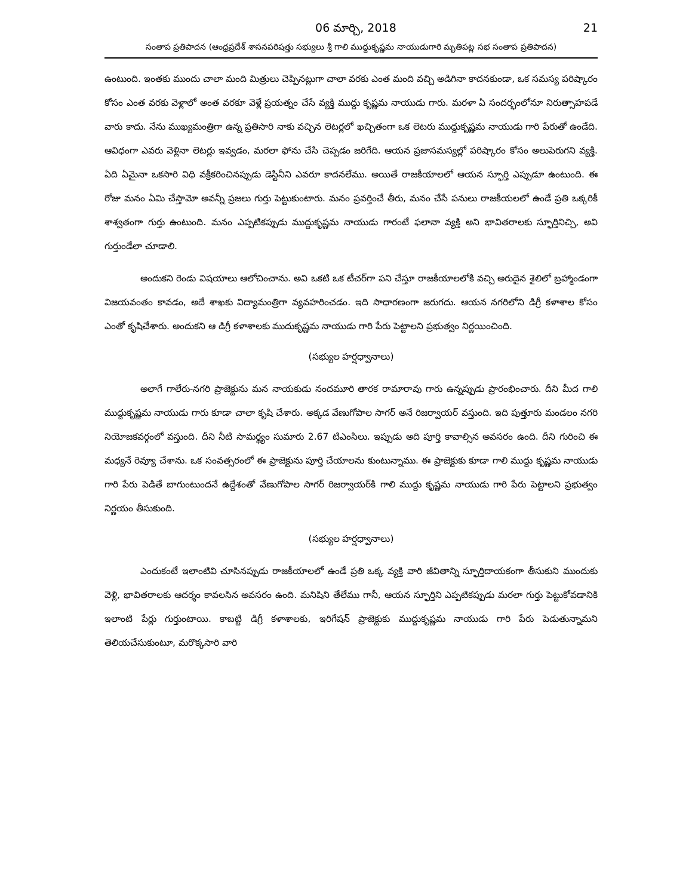06 మార్చి, 2018 21
సంతాప ప్రతిపాదన (ఆంధ్రప్రదేశ్ శాసనపరిషత్తు సభ్యులు శ్రీ గాలి ముద్దుకృష్ణమ నాయుడుగారి మృతిపట్ల సభ సంతాప ప్రతిపాదన)
ఉంటుంది. ఇంతకు ముందు చాలా మంది మిత్రులు చెప్పినట్లుగా చాలా వరకు ఎంత మంది వచ్చి అడిగినా కాదనకుండా, ఒక సమస్య పరిష్కారం కోసం ఎంత వరకు వెళ్లాలో అంత వరకూ వెళ్లే ప్రయత్నం చేసే వ్యక్తి ముద్దు కృష్ణమ నాయుడు గారు. మరళా ఏ సందర్భంలోనూ నిరుత్సాహపడే వారు కాదు. నేను ముఖ్యమంత్రిగా ఉన్న ప్రతిసారి నాకు వచ్చిన లెటర్లలో ఖచ్చితంగా ఒక లెటరు ముద్దుకృష్ణమ నాయుడు గారి పేరుతో ఉండేది. ఆవిధంగా ఎవరు వెళ్లినా లెటర్లు ఇవ్వడం, మరలా ఫోను చేసి చెప్పడం జరిగేది. ఆయన ప్రజాసమస్యల్లో పరిష్కారం కోసం అలుపెరుగని వ్యక్తి. ఏది ఏమైనా ఒకసారి విధి వక్రీకరించినప్పుడు డెస్టినీని ఎవరూ కాదనలేము. అయితే రాజకీయాలలో ఆయన స్ఫూర్తి ఎప్పుడూ ఉంటుంది. ఈ రోజు మనం ఏమి చేస్తామో అవన్నీ ప్రజలు గుర్తు పెట్టుకుంటారు. మనం ప్రవర్తించే తీరు, మనం చేసే పనులు రాజకీయలలో ఉండే ప్రతి ఒక్కరికీ శాశ్వతంగా గుర్తు ఉంటుంది. మనం ఎప్పటికప్పుడు ముద్దుకృష్ణమ నాయుడు గారంటే ఫలానా వ్యక్తి అని భావితరాలకు స్ఫూర్తినిచ్చి, అవి గుర్తుండేలా చూడాలి.
అందుకని రెండు విషయాలు ఆలోచించాను. అవి ఒకటి ఒక టీచర్‌గా పని చేస్తూ రాజకీయాలలోకి వచ్చి అరుదైన శైలిలో బ్రహ్మాండంగా విజయవంతం కావడం, అదే శాఖకు విద్యామంత్రిగా వ్యవహరించడం. ఇది సాధారణంగా జరుగదు. ఆయన నగరిలోని డిగ్రీ కళాశాల కోసం ఎంతో కృషిచేశారు. అందుకని ఆ డిగ్రీ కళాశాలకు ముదుకృష్ణమ నాయుడు గారి పేరు పెట్టాలని ప్రభుత్వం నిర్ణయించింది.
(సభ్యుల హర్షధ్వానాలు)
అలాగే గాలేరు-నగరి ప్రాజెక్టును మన నాయకుడు నందమూరి తారక రామారావు గారు ఉన్నప్పుడు ప్రారంభించారు. దీని మీద గాలి ముద్దుకృష్ణమ నాయుడు గారు కూడా చాలా కృషి చేశారు. అక్కడ వేణుగోపాల సాగర్ అనే రిజర్వాయర్ వస్తుంది. ఇది పుత్తూరు మండలం నగరి నియోజకవర్గంలో వస్తుంది. దీని నీటి సామర్థ్యం సుమారు 2.67 టిఎంసిలు. ఇప్పుడు అది పూర్తి కావాల్సిన అవసరం ఉంది. దీని గురించి ఈ మధ్యనే రెవ్యూ చేశాను. ఒక సంవత్సరంలో ఈ ప్రాజెక్టును పూర్తి చేయాలను కుంటున్నాము. ఈ ప్రాజెక్టుకు కూడా గాలి ముద్దు కృష్ణమ నాయుడు గారి పేరు పెడితే బాగుంటుందనే ఉద్దేశంతో వేణుగోపాల సాగర్ రిజర్వాయర్‌కి గాలి ముద్దు కృష్ణమ నాయుడు గారి పేరు పెట్టాలని ప్రభుత్వం నిర్ణయం తీసుకుంది.
(సభ్యుల హర్షధ్వానాలు)
ఎందుకంటే ఇలాంటివి చూసినప్పుడు రాజకీయాలలో ఉండే ప్రతి ఒక్క వ్యక్తి వారి జీవితాన్ని స్ఫూర్తిదాయకంగా తీసుకుని ముందుకు వెళ్లి, భావితరాలకు ఆదర్శం కావలసిన అవసరం ఉంది. మనిషిని తేలేము గానీ, ఆయన స్ఫూర్తిని ఎప్పటికప్పుడు మరలా గుర్తు పెట్టుకోవడానికి ఇలాంటి పేర్లు గుర్తుంటాయి. కాబట్టి డిగ్రీ కళాశాలకు, ఇరిగేషన్ ప్రాజెక్టుకు ముద్దుకృష్ణమ నాయుడు గారి పేరు పెడుతున్నామని తెలియచేసుకుంటూ, మరొక్కసారి వారి